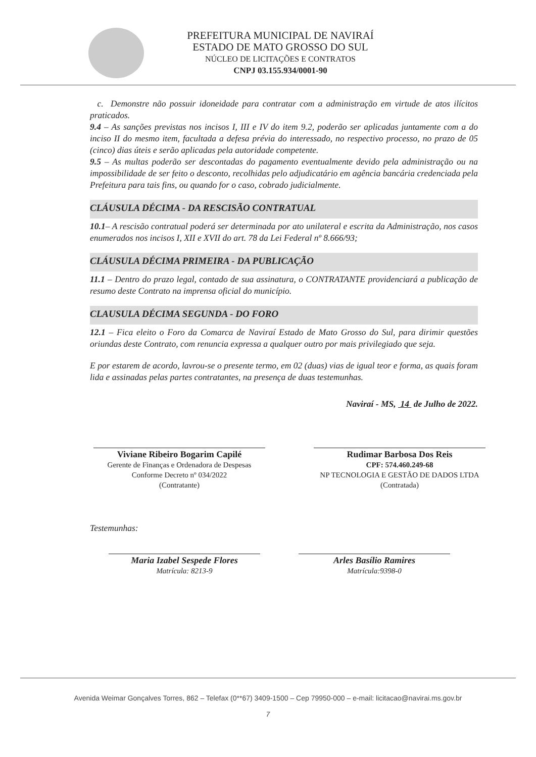PREFEITURA MUNICIPAL DE NAVIRAÍ
ESTADO DE MATO GROSSO DO SUL
NÚCLEO DE LICITAÇÕES E CONTRATOS
CNPJ 03.155.934/0001-90
c. Demonstre não possuir idoneidade para contratar com a administração em virtude de atos ilícitos praticados.
9.4 – As sanções previstas nos incisos I, III e IV do item 9.2, poderão ser aplicadas juntamente com a do inciso II do mesmo item, facultada a defesa prévia do interessado, no respectivo processo, no prazo de 05 (cinco) dias úteis e serão aplicadas pela autoridade competente.
9.5 – As multas poderão ser descontadas do pagamento eventualmente devido pela administração ou na impossibilidade de ser feito o desconto, recolhidas pelo adjudicatário em agência bancária credenciada pela Prefeitura para tais fins, ou quando for o caso, cobrado judicialmente.
CLÁUSULA DÉCIMA - DA RESCISÃO CONTRATUAL
10.1– A rescisão contratual poderá ser determinada por ato unilateral e escrita da Administração, nos casos enumerados nos incisos I, XII e XVII do art. 78 da Lei Federal nº 8.666/93;
CLÁUSULA DÉCIMA PRIMEIRA - DA PUBLICAÇÃO
11.1 – Dentro do prazo legal, contado de sua assinatura, o CONTRATANTE providenciará a publicação de resumo deste Contrato na imprensa oficial do município.
CLAUSULA DÉCIMA SEGUNDA - DO FORO
12.1 – Fica eleito o Foro da Comarca de Naviraí Estado de Mato Grosso do Sul, para dirimir questões oriundas deste Contrato, com renuncia expressa a qualquer outro por mais privilegiado que seja.
E por estarem de acordo, lavrou-se o presente termo, em 02 (duas) vias de igual teor e forma, as quais foram lida e assinadas pelas partes contratantes, na presença de duas testemunhas.
Naviraí - MS, 14 de Julho de 2022.
Viviane Ribeiro Bogarim Capilé
Gerente de Finanças e Ordenadora de Despesas
Conforme Decreto nº 034/2022
(Contratante)
Rudimar Barbosa Dos Reis
CPF: 574.460.249-68
NP TECNOLOGIA E GESTÃO DE DADOS LTDA
(Contratada)
Testemunhas:
Maria Izabel Sespede Flores
Matrícula: 8213-9
Arles Basílio Ramires
Matrícula:9398-0
Avenida Weimar Gonçalves Torres, 862 – Telefax (0**67) 3409-1500 – Cep 79950-000 – e-mail: licitacao@navirai.ms.gov.br
7